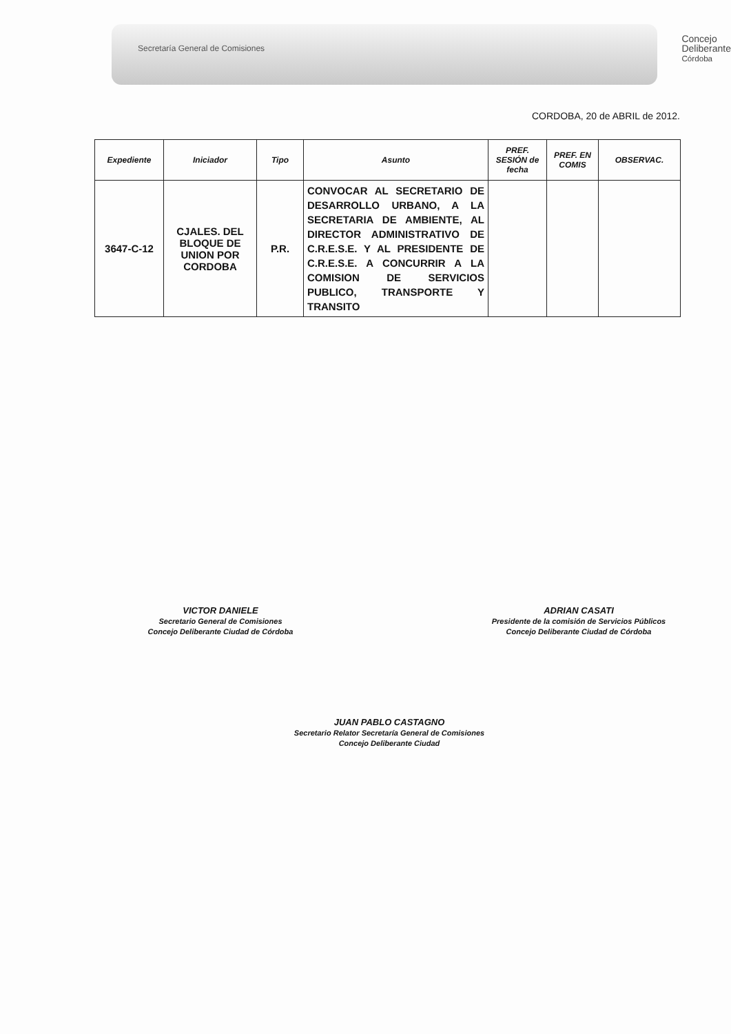Secretaría General de Comisiones
Concejo
Deliberante
Córdoba
CORDOBA, 20 de ABRIL de 2012.
| Expediente | Iniciador | Tipo | Asunto | PREF. SESIÓN de fecha | PREF. EN COMIS | OBSERVAC. |
| --- | --- | --- | --- | --- | --- | --- |
| 3647-C-12 | CJALES. DEL BLOQUE DE UNION POR CORDOBA | P.R. | CONVOCAR AL SECRETARIO DE DESARROLLO URBANO, A LA SECRETARIA DE AMBIENTE, AL DIRECTOR ADMINISTRATIVO DE C.R.E.S.E. Y AL PRESIDENTE DE C.R.E.S.E. A CONCURRIR A LA COMISION DE SERVICIOS PUBLICO, TRANSPORTE Y TRANSITO | | | |
VICTOR DANIELE
Secretario General de Comisiones
Concejo Deliberante Ciudad de Córdoba
ADRIAN CASATI
Presidente de la comisión de Servicios Públicos
Concejo Deliberante Ciudad de Córdoba
JUAN PABLO CASTAGNO
Secretario Relator Secretaría General de Comisiones
Concejo Deliberante Ciudad